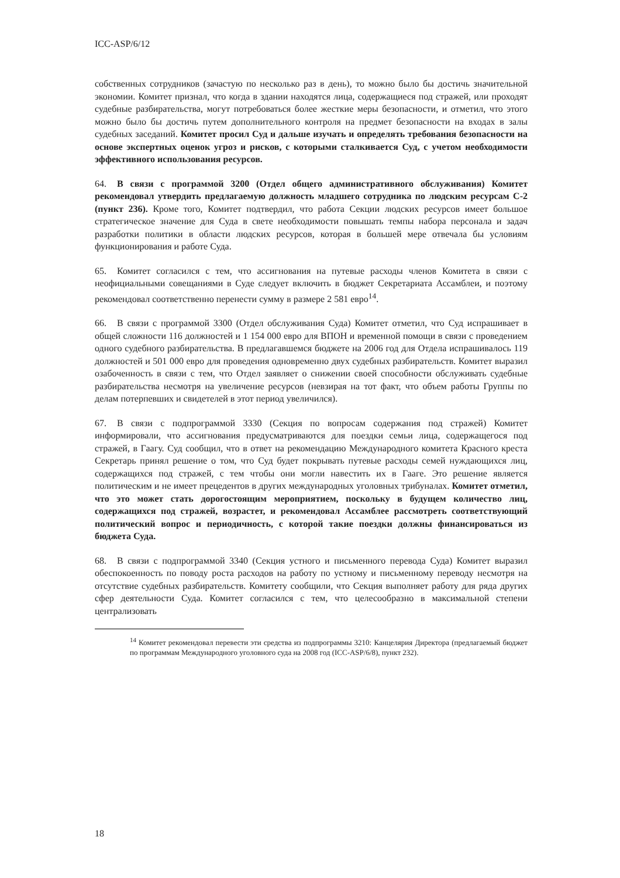ICC-ASP/6/12
собственных сотрудников (зачастую по несколько раз в день), то можно было бы достичь значительной экономии. Комитет признал, что когда в здании находятся лица, содержащиеся под стражей, или проходят судебные разбирательства, могут потребоваться более жесткие меры безопасности, и отметил, что этого можно было бы достичь путем дополнительного контроля на предмет безопасности на входах в залы судебных заседаний. Комитет просил Суд и дальше изучать и определять требования безопасности на основе экспертных оценок угроз и рисков, с которыми сталкивается Суд, с учетом необходимости эффективного использования ресурсов.
64. В связи с программой 3200 (Отдел общего административного обслуживания) Комитет рекомендовал утвердить предлагаемую должность младшего сотрудника по людским ресурсам С-2 (пункт 236). Кроме того, Комитет подтвердил, что работа Секции людских ресурсов имеет большое стратегическое значение для Суда в свете необходимости повышать темпы набора персонала и задач разработки политики в области людских ресурсов, которая в большей мере отвечала бы условиям функционирования и работе Суда.
65. Комитет согласился с тем, что ассигнования на путевые расходы членов Комитета в связи с неофициальными совещаниями в Суде следует включить в бюджет Секретариата Ассамблеи, и поэтому рекомендовал соответственно перенести сумму в размере 2 581 евро<sup>14</sup>.
66. В связи с программой 3300 (Отдел обслуживания Суда) Комитет отметил, что Суд испрашивает в общей сложности 116 должностей и 1 154 000 евро для ВПОН и временной помощи в связи с проведением одного судебного разбирательства. В предлагавшемся бюджете на 2006 год для Отдела испрашивалось 119 должностей и 501 000 евро для проведения одновременно двух судебных разбирательств. Комитет выразил озабоченность в связи с тем, что Отдел заявляет о снижении своей способности обслуживать судебные разбирательства несмотря на увеличение ресурсов (невзирая на тот факт, что объем работы Группы по делам потерпевших и свидетелей в этот период увеличился).
67. В связи с подпрограммой 3330 (Секция по вопросам содержания под стражей) Комитет информировали, что ассигнования предусматриваются для поездки семьи лица, содержащегося под стражей, в Гаагу. Суд сообщил, что в ответ на рекомендацию Международного комитета Красного креста Секретарь принял решение о том, что Суд будет покрывать путевые расходы семей нуждающихся лиц, содержащихся под стражей, с тем чтобы они могли навестить их в Гааге. Это решение является политическим и не имеет прецедентов в других международных уголовных трибуналах. Комитет отметил, что это может стать дорогостоящим мероприятием, поскольку в будущем количество лиц, содержащихся под стражей, возрастет, и рекомендовал Ассамблее рассмотреть соответствующий политический вопрос и периодичность, с которой такие поездки должны финансироваться из бюджета Суда.
68. В связи с подпрограммой 3340 (Секция устного и письменного перевода Суда) Комитет выразил обеспокоенность по поводу роста расходов на работу по устному и письменному переводу несмотря на отсутствие судебных разбирательств. Комитету сообщили, что Секция выполняет работу для ряда других сфер деятельности Суда. Комитет согласился с тем, что целесообразно в максимальной степени централизовать
<sup>14</sup> Комитет рекомендовал перевести эти средства из подпрограммы 3210: Канцелярия Директора (предлагаемый бюджет по программам Международного уголовного суда на 2008 год (ICC-ASP/6/8), пункт 232).
18